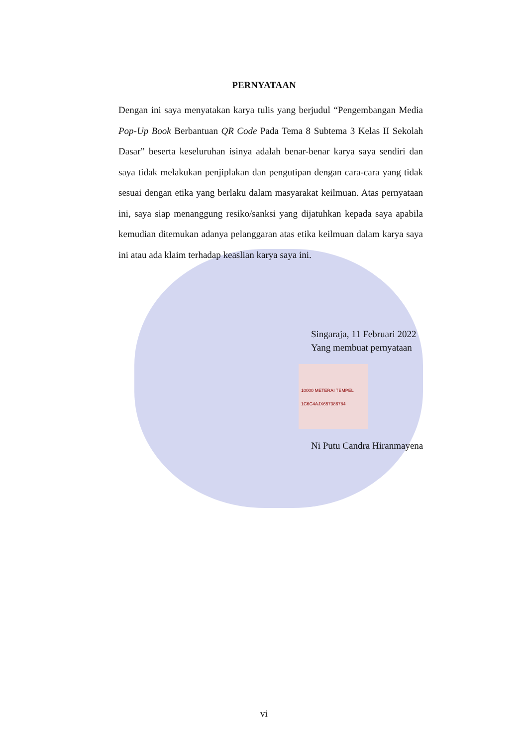PERNYATAAN
Dengan ini saya menyatakan karya tulis yang berjudul “Pengembangan Media Pop-Up Book Berbantuan QR Code Pada Tema 8 Subtema 3 Kelas II Sekolah Dasar” beserta keseluruhan isinya adalah benar-benar karya saya sendiri dan saya tidak melakukan penjiplakan dan pengutipan dengan cara-cara yang tidak sesuai dengan etika yang berlaku dalam masyarakat keilmuan. Atas pernyataan ini, saya siap menanggung resiko/sanksi yang dijatuhkan kepada saya apabila kemudian ditemukan adanya pelanggaran atas etika keilmuan dalam karya saya ini atau ada klaim terhadap keaslian karya saya ini.
Singaraja, 11 Februari 2022
Yang membuat pernyataan
10000 METERAI TEMPEL 1C6C4AJX657386784
Ni Putu Candra Hiranmayena
vi